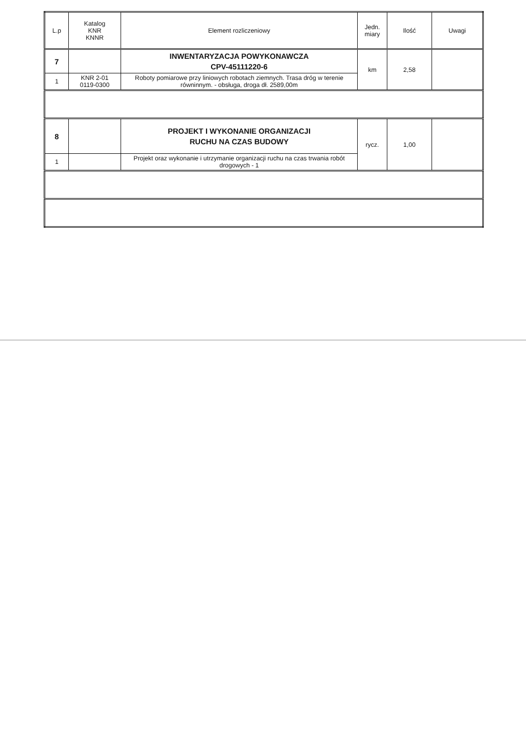| L.p | Katalog KNR KNNR | Element rozliczeniowy | Jedn. miary | Ilość | Uwagi |
| --- | --- | --- | --- | --- | --- |
| 7 | | INWENTARYZACJA POWYKONAWCZA CPV-45111220-6 | km | 2,58 | |
| 1 | KNR 2-01 0119-0300 | Roboty pomiarowe przy liniowych robotach ziemnych. Trasa dróg w terenie równinnym. - obsługa, droga dł. 2589,00m | | | |
| 8 | | PROJEKT I WYKONANIE ORGANIZACJI RUCHU NA CZAS BUDOWY | rycz. | 1,00 | |
| 1 | | Projekt oraz wykonanie i utrzymanie organizacji ruchu na czas trwania robót drogowych - 1 | | | |